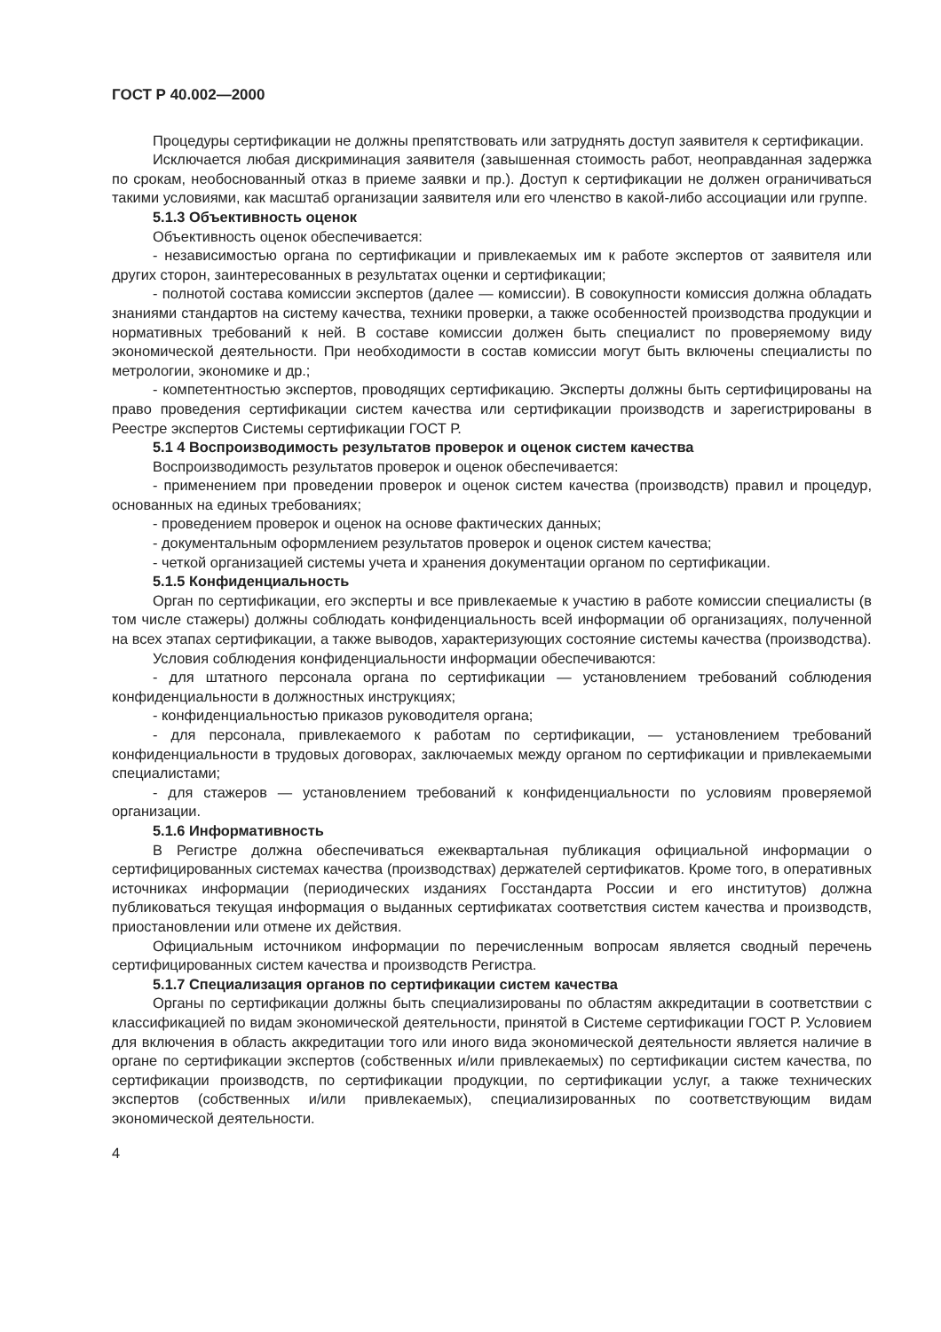ГОСТ Р 40.002—2000
Процедуры сертификации не должны препятствовать или затруднять доступ заявителя к сертификации.
Исключается любая дискриминация заявителя (завышенная стоимость работ, неоправданная задержка по срокам, необоснованный отказ в приеме заявки и пр.). Доступ к сертификации не должен ограничиваться такими условиями, как масштаб организации заявителя или его членство в какой-либо ассоциации или группе.
5.1.3 Объективность оценок
Объективность оценок обеспечивается:
- независимостью органа по сертификации и привлекаемых им к работе экспертов от заявителя или других сторон, заинтересованных в результатах оценки и сертификации;
- полнотой состава комиссии экспертов (далее — комиссии). В совокупности комиссия должна обладать знаниями стандартов на систему качества, техники проверки, а также особенностей производства продукции и нормативных требований к ней. В составе комиссии должен быть специалист по проверяемому виду экономической деятельности. При необходимости в состав комиссии могут быть включены специалисты по метрологии, экономике и др.;
- компетентностью экспертов, проводящих сертификацию. Эксперты должны быть сертифицированы на право проведения сертификации систем качества или сертификации производств и зарегистрированы в Реестре экспертов Системы сертификации ГОСТ Р.
5.1 4 Воспроизводимость результатов проверок и оценок систем качества
Воспроизводимость результатов проверок и оценок обеспечивается:
- применением при проведении проверок и оценок систем качества (производств) правил и процедур, основанных на единых требованиях;
- проведением проверок и оценок на основе фактических данных;
- документальным оформлением результатов проверок и оценок систем качества;
- четкой организацией системы учета и хранения документации органом по сертификации.
5.1.5 Конфиденциальность
Орган по сертификации, его эксперты и все привлекаемые к участию в работе комиссии специалисты (в том числе стажеры) должны соблюдать конфиденциальность всей информации об организациях, полученной на всех этапах сертификации, а также выводов, характеризующих состояние системы качества (производства).
Условия соблюдения конфиденциальности информации обеспечиваются:
- для штатного персонала органа по сертификации — установлением требований соблюдения конфиденциальности в должностных инструкциях;
- конфиденциальностью приказов руководителя органа;
- для персонала, привлекаемого к работам по сертификации, — установлением требований конфиденциальности в трудовых договорах, заключаемых между органом по сертификации и привлекаемыми специалистами;
- для стажеров — установлением требований к конфиденциальности по условиям проверяемой организации.
5.1.6 Информативность
В Регистре должна обеспечиваться ежеквартальная публикация официальной информации о сертифицированных системах качества (производствах) держателей сертификатов. Кроме того, в оперативных источниках информации (периодических изданиях Госстандарта России и его институтов) должна публиковаться текущая информация о выданных сертификатах соответствия систем качества и производств, приостановлении или отмене их действия.
Официальным источником информации по перечисленным вопросам является сводный перечень сертифицированных систем качества и производств Регистра.
5.1.7 Специализация органов по сертификации систем качества
Органы по сертификации должны быть специализированы по областям аккредитации в соответствии с классификацией по видам экономической деятельности, принятой в Системе сертификации ГОСТ Р. Условием для включения в область аккредитации того или иного вида экономической деятельности является наличие в органе по сертификации экспертов (собственных и/или привлекаемых) по сертификации систем качества, по сертификации производств, по сертификации продукции, по сертификации услуг, а также технических экспертов (собственных и/или привлекаемых), специализированных по соответствующим видам экономической деятельности.
4